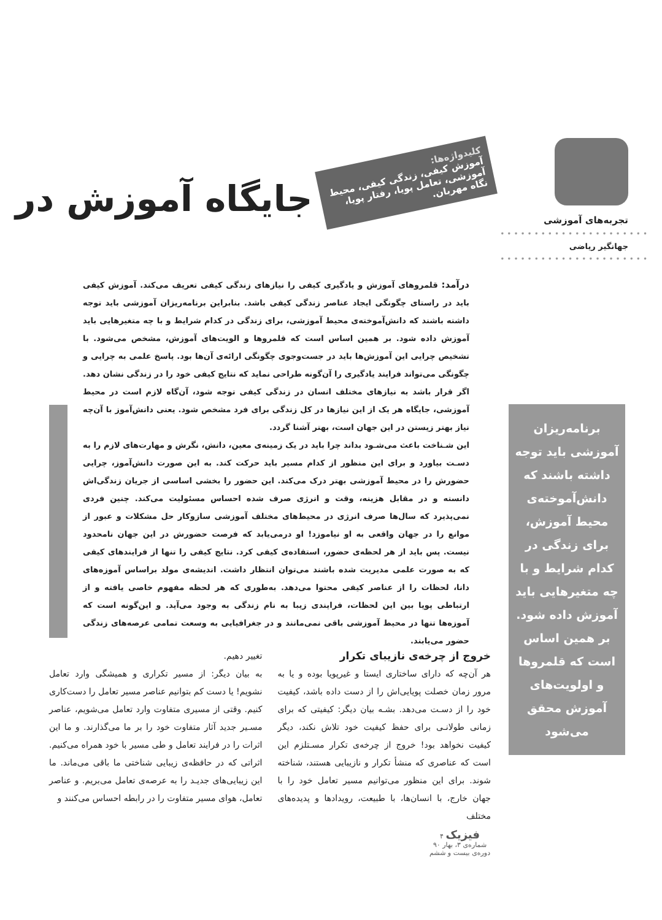تجربه‌های آموزشی
••••••••••••••••••••••
جهانگیر ریاضی
••••••••••••••••••••••
برنامه‌ریزان آموزشی باید توجه داشته باشند که دانش‌آموخته‌ی محیط آموزش، برای زندگی در کدام شرایط و با چه متغیرهایی باید آموزش داده شود. بر همین اساس است که قلمروها و اولویت‌های آموزش محقق می‌شود
جایگاه آموزش در
کلیدواژه‌ها:
آموزش کیفی، زندگی کیفی، محیط آموزشی، تعامل پویا، رفتار پویا، نگاه مهربان.
درآمد: قلمروهای آموزش و یادگیری کیفی را نیازهای زندگی کیفی تعریف می‌کند. آموزش کیفی باید در راستای چگونگی ایجاد عناصر زندگی کیفی باشد. بنابراین برنامه‌ریزان آموزشی باید توجه داشته باشند که دانش‌آموخته‌ی محیط آموزشی، برای زندگی در کدام شرایط و با چه متغیرهایی باید آموزش داده شود. بر همین اساس است که قلمروها و الویت‌های آموزش، مشخص می‌شود. با تشخیص چرایی این آموزش‌ها باید در جست‌وجوی چگونگی ارائه‌ی آن‌ها بود. پاسخ علمی به چرایی و چگونگی می‌تواند فرایند یادگیری را آن‌گونه طراحی نماید که نتایج کیفی خود را در زندگی نشان دهد. اگر قرار باشد به نیازهای مختلف انسان در زندگی کیفی توجه شود، آن‌گاه لازم است در محیط آموزشی، جایگاه هر یک از این نیازها در کل زندگی برای فرد مشخص شود. یعنی دانش‌آموز با آن‌چه نیاز بهتر زیستن در این جهان است، بهتر آشنا گردد.
این شـناخت باعث می‌شـود بداند چرا باید در یک زمینه‌ی معین، دانش، نگرش و مهارت‌های لازم را به دسـت بیاورد و برای این منظور از کدام مسیر باید حرکت کند. به این صورت دانش‌آموز، چرایی حضورش را در محیط آموزشی بهتر درک می‌کند. این حضور را بخشی اساسی از جریان زندگی‌اش دانسته و در مقابل هزینه، وقت و انرژی صرف شده احساس مسئولیت می‌کند. چنین فردی نمی‌پذیرد که سال‌ها صرف انرژی در محیط‌های مختلف آموزشی سازوکار حل مشکلات و عبور از موانع را در جهان واقعی به او نیاموزد! او درمی‌یابد که فرصت حضورش در این جهان نامحدود نیست. پس باید از هر لحظه‌ی حضور، استفاده‌ی کیفی کرد. نتایج کیفی را تنها از فرایندهای کیفی که به صورت علمی مدیریت شده باشند می‌توان انتظار داشت. اندیشه‌ی مولد براساس آموزه‌های دانا، لحظات را از عناصر کیفی محتوا می‌دهد. به‌طوری که هر لحظه مفهوم خاصی یافته و از ارتباطی پویا بین این لحظات، فرایندی زیبا به نام زندگی به وجود می‌آید. و این‌گونه است که آموزه‌ها تنها در محیط آموزشی باقی نمی‌مانند و در جغرافیایی به وسعت تمامی عرصه‌های زندگی حضور می‌یابند.
خروج از چرخه‌ی نازیبای تکرار
هر آن‌چه که دارای ساختاری ایستا و غیرپویا بوده و یا به مرور زمان خصلت پویایی‌اش را از دست داده باشد، کیفیت خود را از دسـت می‌دهد. بشـه بیان دیگر: کیفیتی که برای زمانی طولانـی برای حفظ کیفیت خود تلاش نکند، دیگر کیفیت نخواهد بود! خروج از چرخه‌ی تکرار مسـتلزم این است که عناصری که منشأ تکرار و نازیبایی هستند، شناخته شوند. برای این منظور می‌توانیم مسیر تعامل خود را با جهان خارج، با انسان‌ها، با طبیعت، رویدادها و پدیده‌های مختلف
تغییر دهیم.
به بیان دیگر: از مسیر تکراری و همیشگی وارد تعامل نشویم! یا دست کم بتوانیم عناصر مسیر تعامل را دست‌کاری کنیم. وقتی از مسیری متفاوت وارد تعامل می‌شویم، عناصر مسـیر جدید آثار متفاوت خود را بر ما می‌گذارند. و ما این اثرات را در فرایند تعامل و طی مسیر با خود همراه می‌کنیم. اثراتی که در حافظه‌ی زیبایی شناختی ما باقی می‌ماند. ما این زیبایی‌های جدیـد را به عرصه‌ی تعامل می‌بریم. و عناصر تعامل، هوای مسیر متفاوت را در رابطه احساس می‌کنند و
فیزیک ۴
شماره‌ی ۳، بهار ۹۰
دوره‌ی بیست و ششم